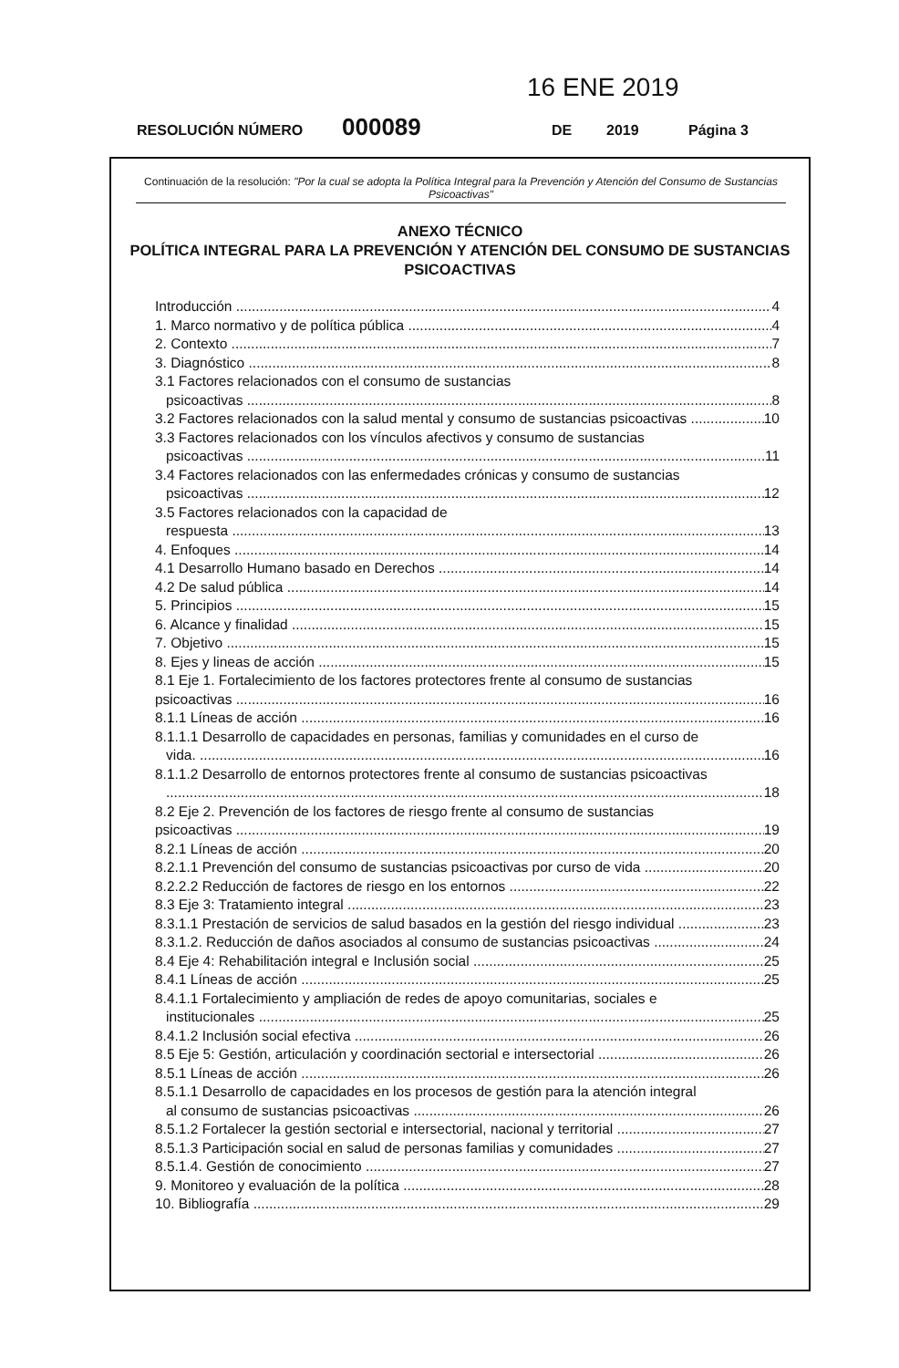16 ENE 2019
RESOLUCIÓN NÚMERO 000089 DE 2019 Página 3
Continuación de la resolución: "Por la cual se adopta la Política Integral para la Prevención y Atención del Consumo de Sustancias Psicoactivas"
ANEXO TÉCNICO
POLÍTICA INTEGRAL PARA LA PREVENCIÓN Y ATENCIÓN DEL CONSUMO DE SUSTANCIAS PSICOACTIVAS
Introducción 4
1. Marco normativo y de política pública 4
2. Contexto 7
3. Diagnóstico 8
3.1 Factores relacionados con el consumo de sustancias
psicoactivas 8
3.2 Factores relacionados con la salud mental y consumo de sustancias psicoactivas 10
3.3 Factores relacionados con los vínculos afectivos y consumo de sustancias
psicoactivas 11
3.4 Factores relacionados con las enfermedades crónicas y consumo de sustancias
psicoactivas 12
3.5 Factores relacionados con la capacidad de
respuesta 13
4. Enfoques 14
4.1 Desarrollo Humano basado en Derechos 14
4.2 De salud pública 14
5. Principios 15
6. Alcance y finalidad 15
7. Objetivo 15
8. Ejes y lineas de acción 15
8.1 Eje 1. Fortalecimiento de los factores protectores frente al consumo de sustancias
psicoactivas 16
8.1.1 Líneas de acción 16
8.1.1.1 Desarrollo de capacidades en personas, familias y comunidades en el curso de
vida. 16
8.1.1.2 Desarrollo de entornos protectores frente al consumo de sustancias psicoactivas
18
8.2 Eje 2. Prevención de los factores de riesgo frente al consumo de sustancias
psicoactivas 19
8.2.1 Líneas de acción 20
8.2.1.1 Prevención del consumo de sustancias psicoactivas por curso de vida 20
8.2.2.2 Reducción de factores de riesgo en los entornos 22
8.3 Eje 3: Tratamiento integral 23
8.3.1.1 Prestación de servicios de salud basados en la gestión del riesgo individual 23
8.3.1.2. Reducción de daños asociados al consumo de sustancias psicoactivas 24
8.4 Eje 4: Rehabilitación integral e Inclusión social 25
8.4.1 Líneas de acción 25
8.4.1.1 Fortalecimiento y ampliación de redes de apoyo comunitarias, sociales e
institucionales 25
8.4.1.2 Inclusión social efectiva 26
8.5 Eje 5: Gestión, articulación y coordinación sectorial e intersectorial 26
8.5.1 Líneas de acción 26
8.5.1.1 Desarrollo de capacidades en los procesos de gestión para la atención integral
al consumo de sustancias psicoactivas 26
8.5.1.2 Fortalecer la gestión sectorial e intersectorial, nacional y territorial 27
8.5.1.3 Participación social en salud de personas familias y comunidades 27
8.5.1.4. Gestión de conocimiento 27
9. Monitoreo y evaluación de la política 28
10. Bibliografía 29